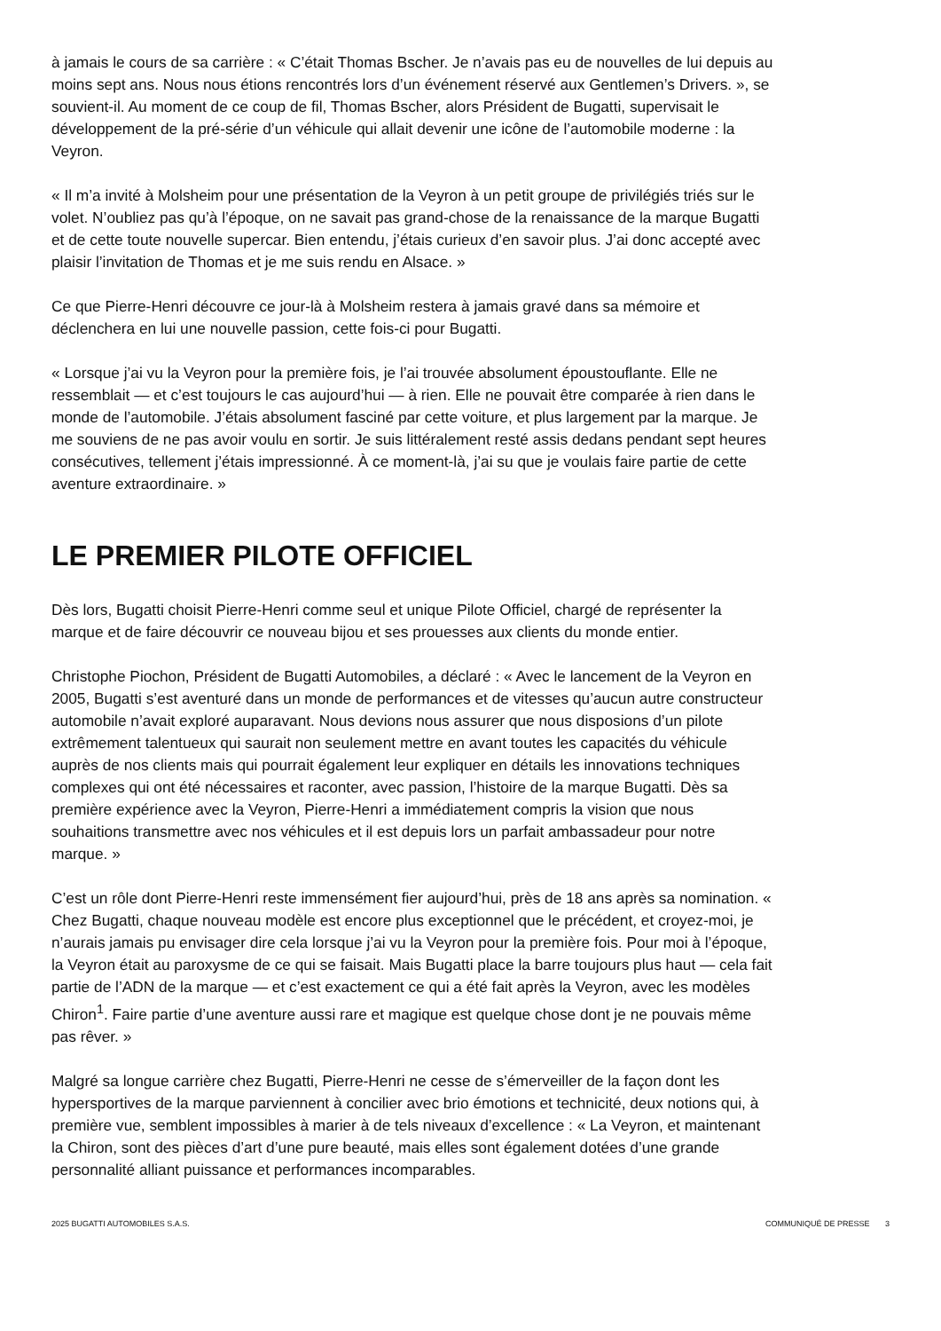à jamais le cours de sa carrière : « C’était Thomas Bscher. Je n’avais pas eu de nouvelles de lui depuis au moins sept ans. Nous nous étions rencontrés lors d’un événement réservé aux Gentlemen’s Drivers. », se souvient-il. Au moment de ce coup de fil, Thomas Bscher, alors Président de Bugatti, supervisait le développement de la pré-série d’un véhicule qui allait devenir une icône de l’automobile moderne : la Veyron.
« Il m’a invité à Molsheim pour une présentation de la Veyron à un petit groupe de privilégiés triés sur le volet. N’oubliez pas qu’à l’époque, on ne savait pas grand-chose de la renaissance de la marque Bugatti et de cette toute nouvelle supercar. Bien entendu, j’étais curieux d’en savoir plus. J’ai donc accepté avec plaisir l’invitation de Thomas et je me suis rendu en Alsace. »
Ce que Pierre-Henri découvre ce jour-là à Molsheim restera à jamais gravé dans sa mémoire et déclenchera en lui une nouvelle passion, cette fois-ci pour Bugatti.
« Lorsque j’ai vu la Veyron pour la première fois, je l’ai trouvée absolument époustouflante. Elle ne ressemblait — et c’est toujours le cas aujourd’hui — à rien. Elle ne pouvait être comparée à rien dans le monde de l’automobile. J’étais absolument fasciné par cette voiture, et plus largement par la marque. Je me souviens de ne pas avoir voulu en sortir. Je suis littéralement resté assis dedans pendant sept heures consécutives, tellement j’étais impressionné. À ce moment-là, j’ai su que je voulais faire partie de cette aventure extraordinaire. »
LE PREMIER PILOTE OFFICIEL
Dès lors, Bugatti choisit Pierre-Henri comme seul et unique Pilote Officiel, chargé de représenter la marque et de faire découvrir ce nouveau bijou et ses prouesses aux clients du monde entier.
Christophe Piochon, Président de Bugatti Automobiles, a déclaré : « Avec le lancement de la Veyron en 2005, Bugatti s’est aventuré dans un monde de performances et de vitesses qu’aucun autre constructeur automobile n’avait exploré auparavant. Nous devions nous assurer que nous disposions d’un pilote extrêmement talentueux qui saurait non seulement mettre en avant toutes les capacités du véhicule auprès de nos clients mais qui pourrait également leur expliquer en détails les innovations techniques complexes qui ont été nécessaires et raconter, avec passion, l’histoire de la marque Bugatti. Dès sa première expérience avec la Veyron, Pierre-Henri a immédiatement compris la vision que nous souhaitions transmettre avec nos véhicules et il est depuis lors un parfait ambassadeur pour notre marque. »
C’est un rôle dont Pierre-Henri reste immensément fier aujourd’hui, près de 18 ans après sa nomination. « Chez Bugatti, chaque nouveau modèle est encore plus exceptionnel que le précédent, et croyez-moi, je n’aurais jamais pu envisager dire cela lorsque j’ai vu la Veyron pour la première fois. Pour moi à l’époque, la Veyron était au paroxysme de ce qui se faisait. Mais Bugatti place la barre toujours plus haut — cela fait partie de l’ADN de la marque — et c’est exactement ce qui a été fait après la Veyron, avec les modèles Chiron<sup>1</sup>. Faire partie d’une aventure aussi rare et magique est quelque chose dont je ne pouvais même pas rêver. »
Malgré sa longue carrière chez Bugatti, Pierre-Henri ne cesse de s’émerveiller de la façon dont les hypersportives de la marque parviennent à concilier avec brio émotions et technicité, deux notions qui, à première vue, semblent impossibles à marier à de tels niveaux d’excellence : « La Veyron, et maintenant la Chiron, sont des pièces d’art d’une pure beauté, mais elles sont également dotées d’une grande personnalité alliant puissance et performances incomparables.
2025 BUGATTI AUTOMOBILES S.A.S. COMMUNIQUÉ DE PRESSE 3